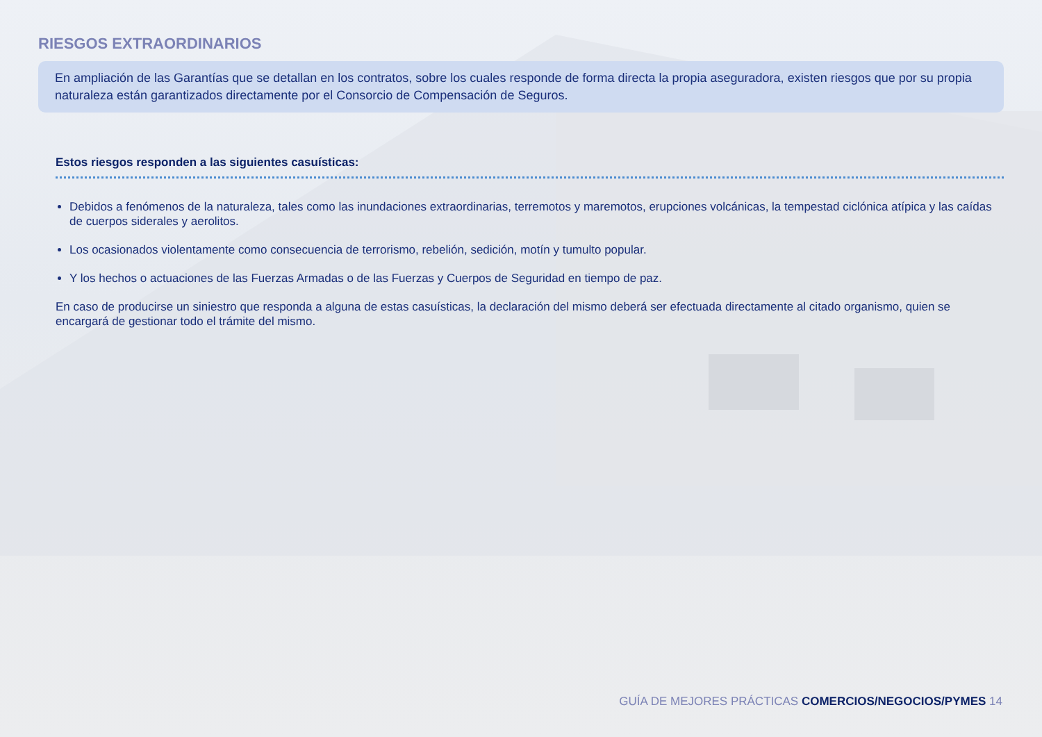RIESGOS EXTRAORDINARIOS
En ampliación de las Garantías que se detallan en los contratos, sobre los cuales responde de forma directa la propia aseguradora, existen riesgos que por su propia naturaleza están garantizados directamente por el Consorcio de Compensación de Seguros.
Estos riesgos responden a las siguientes casuísticas:
Debidos a fenómenos de la naturaleza, tales como las inundaciones extraordinarias, terremotos y maremotos, erupciones volcánicas, la tempestad ciclónica atípica y las caídas de cuerpos siderales y aerolitos.
Los ocasionados violentamente como consecuencia de terrorismo, rebelión, sedición, motín y tumulto popular.
Y los hechos o actuaciones de las Fuerzas Armadas o de las Fuerzas y Cuerpos de Seguridad en tiempo de paz.
En caso de producirse un siniestro que responda a alguna de estas casuísticas, la declaración del mismo deberá ser efectuada directamente al citado organismo, quien se encargará de gestionar todo el trámite del mismo.
GUÍA DE MEJORES PRÁCTICAS COMERCIOS/NEGOCIOS/PYMES 14